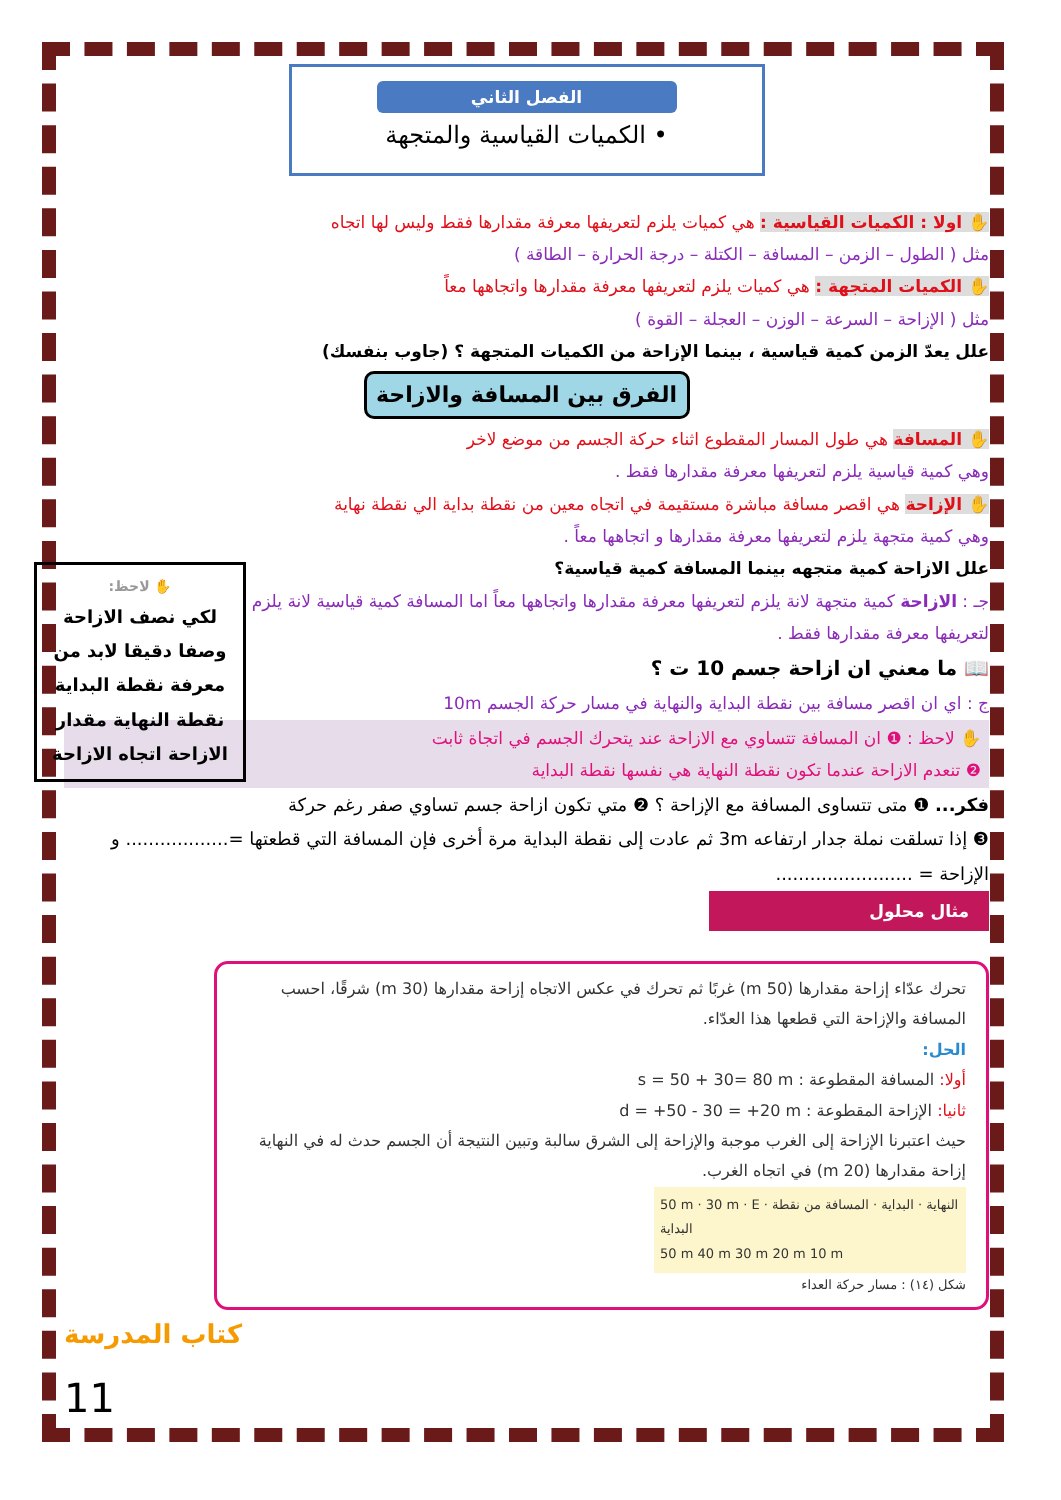الفصل الثاني
• الكميات القياسية والمتجهة
✋ اولا : الكميات القياسية : هي كميات يلزم لتعريفها معرفة مقدارها فقط وليس لها اتجاه
مثل ( الطول – الزمن – المسافة – الكتلة – درجة الحرارة – الطاقة )
✋ الكميات المتجهة : هي كميات يلزم لتعريفها معرفة مقدارها واتجاهها معاً
مثل ( الإزاحة – السرعة – الوزن – العجلة – القوة )
علل يعدّ الزمن كمية قياسية ، بينما الإزاحة من الكميات المتجهة ؟ (جاوب بنفسك)
الفرق بين المسافة والازاحة
✋ المسافة هي طول المسار المقطوع اثناء حركة الجسم من موضع لاخر
وهي كمية قياسية يلزم لتعريفها معرفة مقدارها فقط .
✋ الإزاحة هي اقصر مسافة مباشرة مستقيمة في اتجاه معين من نقطة بداية الي نقطة نهاية
وهي كمية متجهة يلزم لتعريفها معرفة مقدارها و اتجاهها معاً .
✋ لاحظ:
لكي نصف الازاحة وصفا دقيقا لابد من معرفة نقطة البداية نقطة النهاية مقدار الازاحة اتجاه الازاحة
علل الازاحة كمية متجهه بينما المسافة كمية قياسية؟
جـ : الازاحة كمية متجهة لانة يلزم لتعريفها معرفة مقدارها واتجاهها معاً اما المسافة كمية قياسية لانة يلزم لتعريفها معرفة مقدارها فقط .
📖 ما معني ان ازاحة جسم 10 ت ؟
ج : اي ان اقصر مسافة بين نقطة البداية والنهاية في مسار حركة الجسم 10m
✋ لاحظ : ❶ ان المسافة تتساوي مع الازاحة عند يتحرك الجسم في اتجاة ثابت
❷ تنعدم الازاحة عندما تكون نقطة النهاية هي نفسها نقطة البداية
فكر... ❶ متى تتساوى المسافة مع الإزاحة ؟ ❷ متي تكون ازاحة جسم تساوي صفر رغم حركة
❸ إذا تسلقت نملة جدار ارتفاعه 3m ثم عادت إلى نقطة البداية مرة أخرى فإن المسافة التي قطعتها =.................. و الإزاحة = ........................
مثال محلول
تحرك عدّاء إزاحة مقدارها (50 m) غربًا ثم تحرك في عكس الاتجاه إزاحة مقدارها (30 m) شرقًا، احسب المسافة والإزاحة التي قطعها هذا العدّاء.
الحل:
أولا: المسافة المقطوعة : s = 50 + 30= 80 m
ثانيا: الإزاحة المقطوعة : d = +50 - 30 = +20 m
حيث اعتبرنا الإزاحة إلى الغرب موجبة والإزاحة إلى الشرق سالبة وتبين النتيجة أن الجسم حدث له في النهاية إزاحة مقدارها (20 m) في اتجاه الغرب.
50 m · 30 m · E · النهاية · البداية · المسافة من نقطة البداية
50 m 40 m 30 m 20 m 10 m
شكل (١٤) : مسار حركة العداء
كتاب المدرسة
11